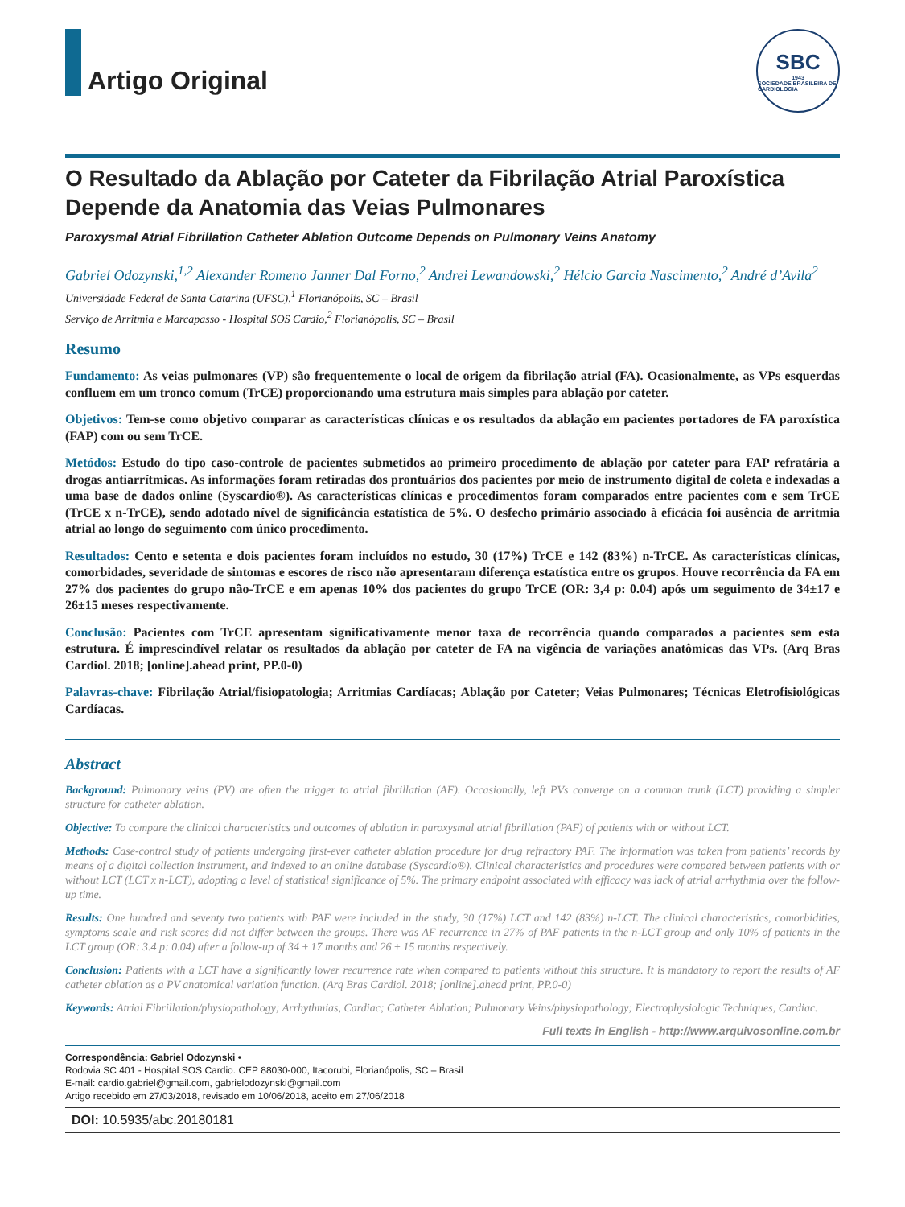Artigo Original
SBC
1943
SOCIEDADE BRASILEIRA DE CARDIOLOGIA
O Resultado da Ablação por Cateter da Fibrilação Atrial Paroxística Depende da Anatomia das Veias Pulmonares
Paroxysmal Atrial Fibrillation Catheter Ablation Outcome Depends on Pulmonary Veins Anatomy
Gabriel Odozynski,<sup>1,2</sup> Alexander Romeno Janner Dal Forno,<sup>2</sup> Andrei Lewandowski,<sup>2</sup> Hélcio Garcia Nascimento,<sup>2</sup> André d’Avila<sup>2</sup>
Universidade Federal de Santa Catarina (UFSC),<sup>1</sup> Florianópolis, SC – Brasil
Serviço de Arritmia e Marcapasso - Hospital SOS Cardio,<sup>2</sup> Florianópolis, SC – Brasil
Resumo
Fundamento: As veias pulmonares (VP) são frequentemente o local de origem da fibrilação atrial (FA). Ocasionalmente, as VPs esquerdas confluem em um tronco comum (TrCE) proporcionando uma estrutura mais simples para ablação por cateter.
Objetivos: Tem-se como objetivo comparar as características clínicas e os resultados da ablação em pacientes portadores de FA paroxística (FAP) com ou sem TrCE.
Metódos: Estudo do tipo caso-controle de pacientes submetidos ao primeiro procedimento de ablação por cateter para FAP refratária a drogas antiarrítmicas. As informações foram retiradas dos prontuários dos pacientes por meio de instrumento digital de coleta e indexadas a uma base de dados online (Syscardio®). As características clínicas e procedimentos foram comparados entre pacientes com e sem TrCE (TrCE x n-TrCE), sendo adotado nível de significância estatística de 5%. O desfecho primário associado à eficácia foi ausência de arritmia atrial ao longo do seguimento com único procedimento.
Resultados: Cento e setenta e dois pacientes foram incluídos no estudo, 30 (17%) TrCE e 142 (83%) n-TrCE. As características clínicas, comorbidades, severidade de sintomas e escores de risco não apresentaram diferença estatística entre os grupos. Houve recorrência da FA em 27% dos pacientes do grupo não-TrCE e em apenas 10% dos pacientes do grupo TrCE (OR: 3,4 p: 0.04) após um seguimento de 34±17 e 26±15 meses respectivamente.
Conclusão: Pacientes com TrCE apresentam significativamente menor taxa de recorrência quando comparados a pacientes sem esta estrutura. É imprescindível relatar os resultados da ablação por cateter de FA na vigência de variações anatômicas das VPs. (Arq Bras Cardiol. 2018; [online].ahead print, PP.0-0)
Palavras-chave: Fibrilação Atrial/fisiopatologia; Arritmias Cardíacas; Ablação por Cateter; Veias Pulmonares; Técnicas Eletrofisiológicas Cardíacas.
Abstract
Background: Pulmonary veins (PV) are often the trigger to atrial fibrillation (AF). Occasionally, left PVs converge on a common trunk (LCT) providing a simpler structure for catheter ablation.
Objective: To compare the clinical characteristics and outcomes of ablation in paroxysmal atrial fibrillation (PAF) of patients with or without LCT.
Methods: Case-control study of patients undergoing first-ever catheter ablation procedure for drug refractory PAF. The information was taken from patients’ records by means of a digital collection instrument, and indexed to an online database (Syscardio®). Clinical characteristics and procedures were compared between patients with or without LCT (LCT x n-LCT), adopting a level of statistical significance of 5%. The primary endpoint associated with efficacy was lack of atrial arrhythmia over the follow-up time.
Results: One hundred and seventy two patients with PAF were included in the study, 30 (17%) LCT and 142 (83%) n-LCT. The clinical characteristics, comorbidities, symptoms scale and risk scores did not differ between the groups. There was AF recurrence in 27% of PAF patients in the n-LCT group and only 10% of patients in the LCT group (OR: 3.4 p: 0.04) after a follow-up of 34 ± 17 months and 26 ± 15 months respectively.
Conclusion: Patients with a LCT have a significantly lower recurrence rate when compared to patients without this structure. It is mandatory to report the results of AF catheter ablation as a PV anatomical variation function. (Arq Bras Cardiol. 2018; [online].ahead print, PP.0-0)
Keywords: Atrial Fibrillation/physiopathology; Arrhythmias, Cardiac; Catheter Ablation; Pulmonary Veins/physiopathology; Electrophysiologic Techniques, Cardiac.
Full texts in English - http://www.arquivosonline.com.br
Correspondência: Gabriel Odozynski •
Rodovia SC 401 - Hospital SOS Cardio. CEP 88030-000, Itacorubi, Florianópolis, SC – Brasil
E-mail: cardio.gabriel@gmail.com, gabrielodozynski@gmail.com
Artigo recebido em 27/03/2018, revisado em 10/06/2018, aceito em 27/06/2018
DOI: 10.5935/abc.20180181